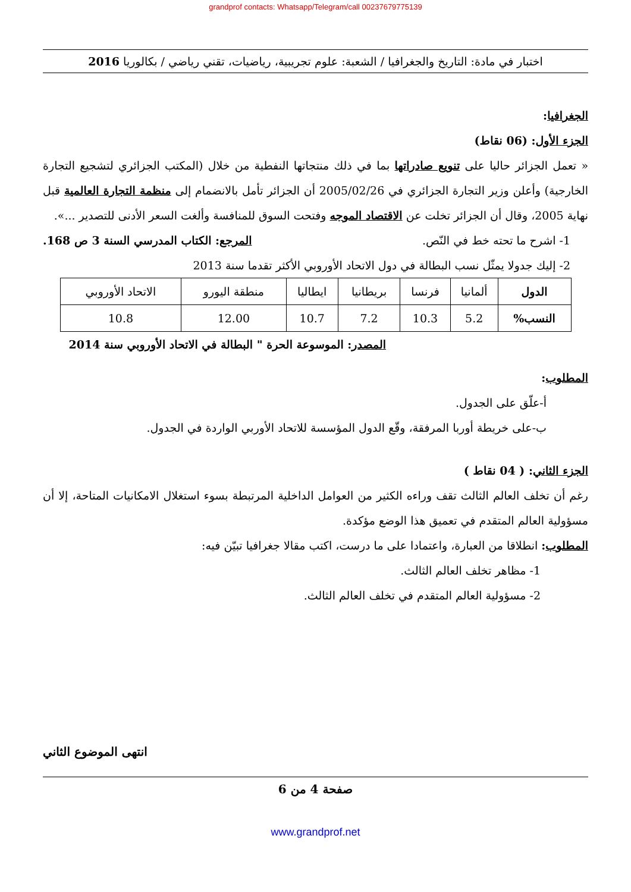grandprof contacts: Whatsapp/Telegram/call 00237679775139
اختبار في مادة: التاريخ والجغرافيا / الشعبة: علوم تجريبية، رياضيات، تقني رياضي / بكالوريا 2016
الجغرافيا:
الجزء الأول: (06 نقاط)
« تعمل الجزائر حاليا على تنويع صادراتها بما في ذلك منتجاتها النفطية من خلال (المكتب الجزائري لتشجيع التجارة الخارجية) وأعلن وزير التجارة الجزائري في 2005/02/26 أن الجزائر تأمل بالانضمام إلى منظمة التجارة العالمية قبل نهاية 2005، وقال أن الجزائر تخلت عن الاقتصاد الموجه وفتحت السوق للمنافسة وألغت السعر الأدنى للتصدير ...». المرجع: الكتاب المدرسي السنة 3 ص 168.
1- اشرح ما تحته خط في النّص.
2- إليك جدولا يمثّل نسب البطالة في دول الاتحاد الأوروبي الأكثر تقدما سنة 2013
| الدول | ألمانيا | فرنسا | بريطانيا | ايطاليا | منطقة اليورو | الاتحاد الأوروبي |
| النسب% | 5.2 | 10.3 | 7.2 | 10.7 | 12.00 | 10.8 |
المصدر: الموسوعة الحرة " البطالة في الاتحاد الأوروبي سنة 2014
المطلوب:
أ-علّق على الجدول.
ب-على خريطة أوربا المرفقة، وقّع الدول المؤسسة للاتحاد الأوربي الواردة في الجدول.
الجزء الثاني: ( 04 نقاط )
رغم أن تخلف العالم الثالث تقف وراءه الكثير من العوامل الداخلية المرتبطة بسوء استغلال الامكانيات المتاحة، إلا أن مسؤولية العالم المتقدم في تعميق هذا الوضع مؤكدة.
المطلوب: انطلاقا من العبارة، واعتمادا على ما درست، اكتب مقالا جغرافيا تبيّن فيه:
1- مظاهر تخلف العالم الثالث.
2- مسؤولية العالم المتقدم في تخلف العالم الثالث.
انتهى الموضوع الثاني
صفحة 4 من 6
www.grandprof.net